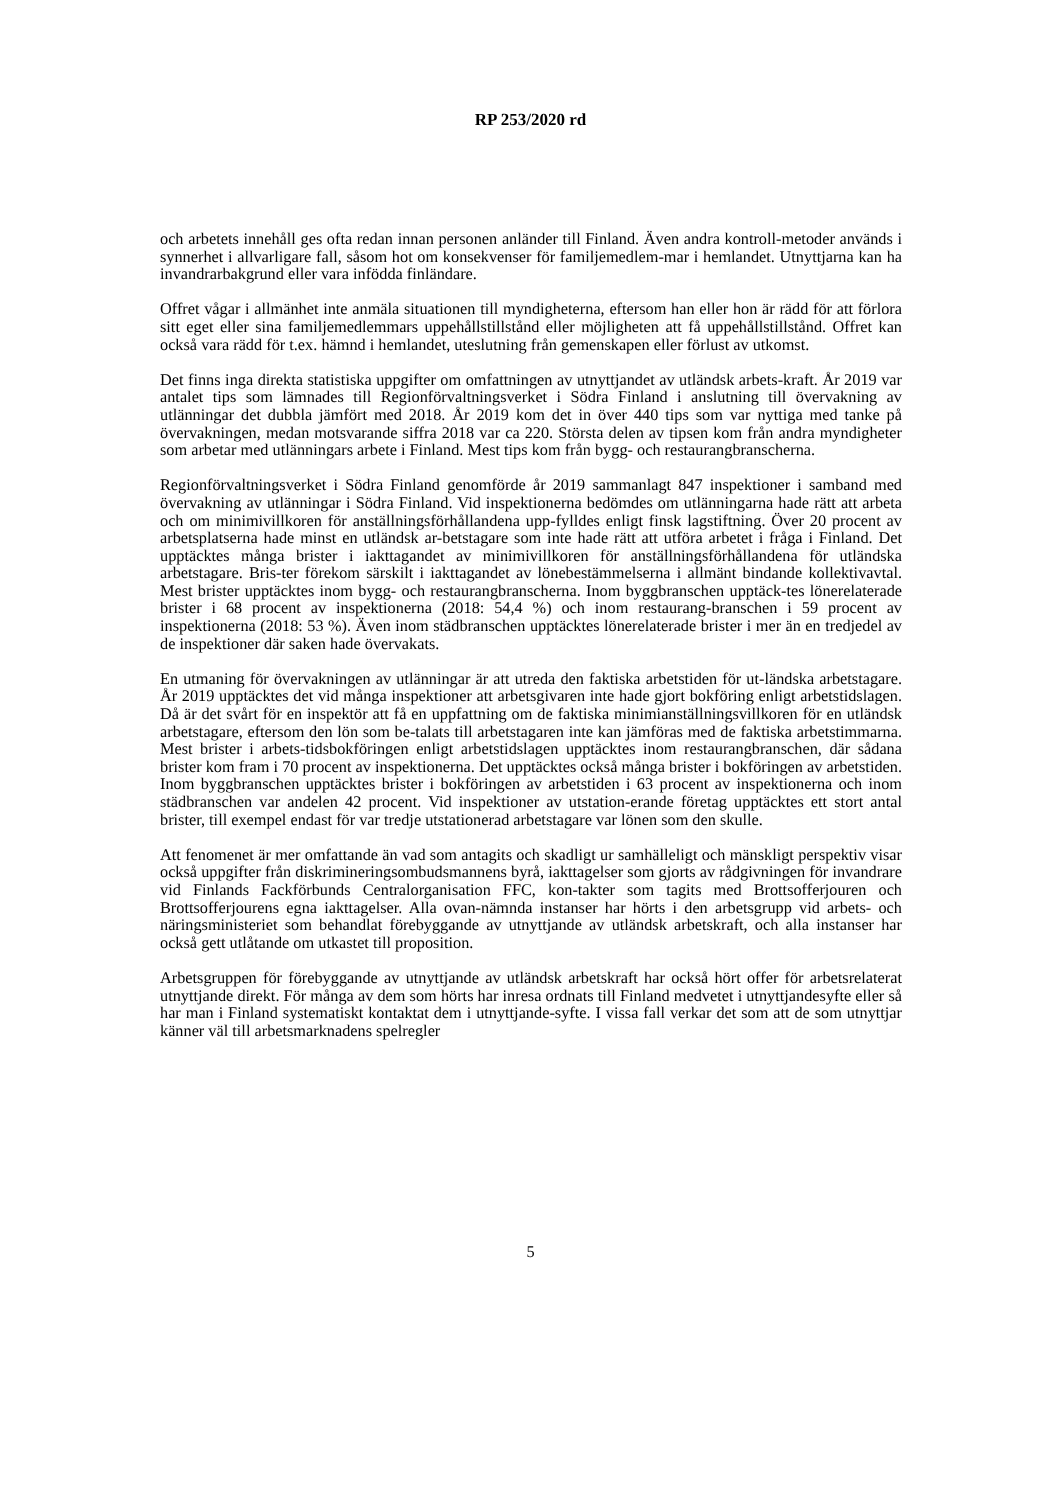RP 253/2020 rd
och arbetets innehåll ges ofta redan innan personen anländer till Finland. Även andra kontroll-metoder används i synnerhet i allvarligare fall, såsom hot om konsekvenser för familjemedlem-mar i hemlandet. Utnyttjarna kan ha invandrarbakgrund eller vara infödda finländare.
Offret vågar i allmänhet inte anmäla situationen till myndigheterna, eftersom han eller hon är rädd för att förlora sitt eget eller sina familjemedlemmars uppehållstillstånd eller möjligheten att få uppehållstillstånd. Offret kan också vara rädd för t.ex. hämnd i hemlandet, uteslutning från gemenskapen eller förlust av utkomst.
Det finns inga direkta statistiska uppgifter om omfattningen av utnyttjandet av utländsk arbets-kraft. År 2019 var antalet tips som lämnades till Regionförvaltningsverket i Södra Finland i anslutning till övervakning av utlänningar det dubbla jämfört med 2018. År 2019 kom det in över 440 tips som var nyttiga med tanke på övervakningen, medan motsvarande siffra 2018 var ca 220. Största delen av tipsen kom från andra myndigheter som arbetar med utlänningars arbete i Finland. Mest tips kom från bygg- och restaurangbranscherna.
Regionförvaltningsverket i Södra Finland genomförde år 2019 sammanlagt 847 inspektioner i samband med övervakning av utlänningar i Södra Finland. Vid inspektionerna bedömdes om utlänningarna hade rätt att arbeta och om minimivillkoren för anställningsförhållandena upp-fylldes enligt finsk lagstiftning. Över 20 procent av arbetsplatserna hade minst en utländsk ar-betstagare som inte hade rätt att utföra arbetet i fråga i Finland. Det upptäcktes många brister i iakttagandet av minimivillkoren för anställningsförhållandena för utländska arbetstagare. Bris-ter förekom särskilt i iakttagandet av lönebestämmelserna i allmänt bindande kollektivavtal. Mest brister upptäcktes inom bygg- och restaurangbranscherna. Inom byggbranschen upptäck-tes lönerelaterade brister i 68 procent av inspektionerna (2018: 54,4 %) och inom restaurang-branschen i 59 procent av inspektionerna (2018: 53 %). Även inom städbranschen upptäcktes lönerelaterade brister i mer än en tredjedel av de inspektioner där saken hade övervakats.
En utmaning för övervakningen av utlänningar är att utreda den faktiska arbetstiden för ut-ländska arbetstagare. År 2019 upptäcktes det vid många inspektioner att arbetsgivaren inte hade gjort bokföring enligt arbetstidslagen. Då är det svårt för en inspektör att få en uppfattning om de faktiska minimianställningsvillkoren för en utländsk arbetstagare, eftersom den lön som be-talats till arbetstagaren inte kan jämföras med de faktiska arbetstimmarna. Mest brister i arbets-tidsbokföringen enligt arbetstidslagen upptäcktes inom restaurangbranschen, där sådana brister kom fram i 70 procent av inspektionerna. Det upptäcktes också många brister i bokföringen av arbetstiden. Inom byggbranschen upptäcktes brister i bokföringen av arbetstiden i 63 procent av inspektionerna och inom städbranschen var andelen 42 procent. Vid inspektioner av utstation-erande företag upptäcktes ett stort antal brister, till exempel endast för var tredje utstationerad arbetstagare var lönen som den skulle.
Att fenomenet är mer omfattande än vad som antagits och skadligt ur samhälleligt och mänskligt perspektiv visar också uppgifter från diskrimineringsombudsmannens byrå, iakttagelser som gjorts av rådgivningen för invandrare vid Finlands Fackförbunds Centralorganisation FFC, kon-takter som tagits med Brottsofferjouren och Brottsofferjourens egna iakttagelser. Alla ovan-nämnda instanser har hörts i den arbetsgrupp vid arbets- och näringsministeriet som behandlat förebyggande av utnyttjande av utländsk arbetskraft, och alla instanser har också gett utlåtande om utkastet till proposition.
Arbetsgruppen för förebyggande av utnyttjande av utländsk arbetskraft har också hört offer för arbetsrelaterat utnyttjande direkt. För många av dem som hörts har inresa ordnats till Finland medvetet i utnyttjandesyfte eller så har man i Finland systematiskt kontaktat dem i utnyttjande-syfte. I vissa fall verkar det som att de som utnyttjar känner väl till arbetsmarknadens spelregler
5